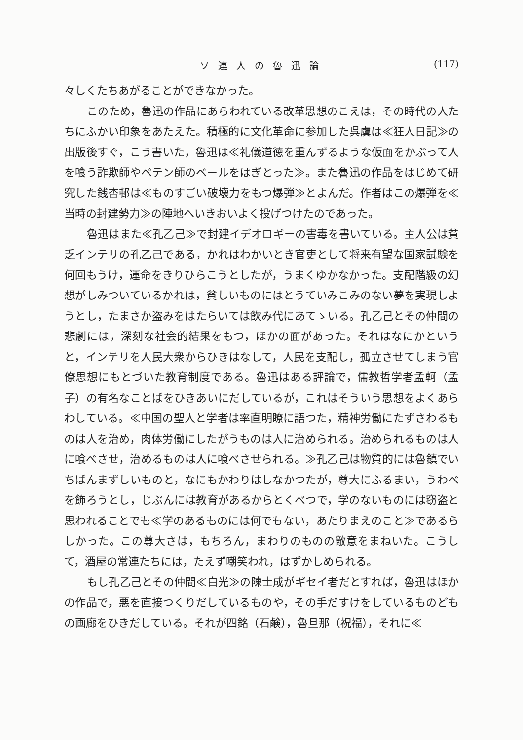ソ連人の魯迅論 (117)
々しくたちあがることができなかった。
このため，魯迅の作品にあらわれている改革思想のこえは，その時代の人たちにふかい印象をあたえた。積極的に文化革命に参加した呉虞は≪狂人日記≫の出版後すぐ，こう書いた，魯迅は≪礼儀道徳を重んずるような仮面をかぶって人を喰う詐欺師やペテン師のベールをはぎとった≫。また魯迅の作品をはじめて研究した銭杏邨は≪ものすごい破壊力をもつ爆弾≫とよんだ。作者はこの爆弾を≪当時の封建勢力≫の陣地へいきおいよく投げつけたのであった。
魯迅はまた≪孔乙己≫で封建イデオロギーの害毒を書いている。主人公は貧乏インテリの孔乙己である，かれはわかいとき官吏として将来有望な国家試験を何回もうけ，運命をきりひらこうとしたが，うまくゆかなかった。支配階級の幻想がしみついているかれは，貧しいものにはとうていみこみのない夢を実現しようとし，たまさか盗みをはたらいては飲み代にあてゝいる。孔乙己とその仲間の悲劇には，深刻な社会的結果をもつ，ほかの面があった。それはなにかというと，インテリを人民大衆からひきはなして，人民を支配し，孤立させてしまう官僚思想にもとづいた教育制度である。魯迅はある評論で，儒教哲学者孟軻（孟子）の有名なことばをひきあいにだしているが，これはそういう思想をよくあらわしている。≪中国の聖人と学者は率直明瞭に語つた，精神労働にたずさわるものは人を治め，肉体労働にしたがうものは人に治められる。治められるものは人に喰べさせ，治めるものは人に喰べさせられる。≫孔乙己は物質的には魯鎮でいちばんまずしいものと，なにもかわりはしなかつたが，尊大にふるまい，うわべを飾ろうとし，じぶんには教育があるからとくべつで，学のないものには窃盗と思われることでも≪学のあるものには何でもない，あたりまえのこと≫であるらしかった。この尊大さは，もちろん，まわりのものの敵意をまねいた。こうして，酒屋の常連たちには，たえず嘲笑われ，はずかしめられる。
もし孔乙己とその仲間≪白光≫の陳士成がギセイ者だとすれば，魯迅はほかの作品で，悪を直接つくりだしているものや，その手だすけをしているものどもの画廊をひきだしている。それが四銘（石鹸），魯旦那（祝福），それに≪